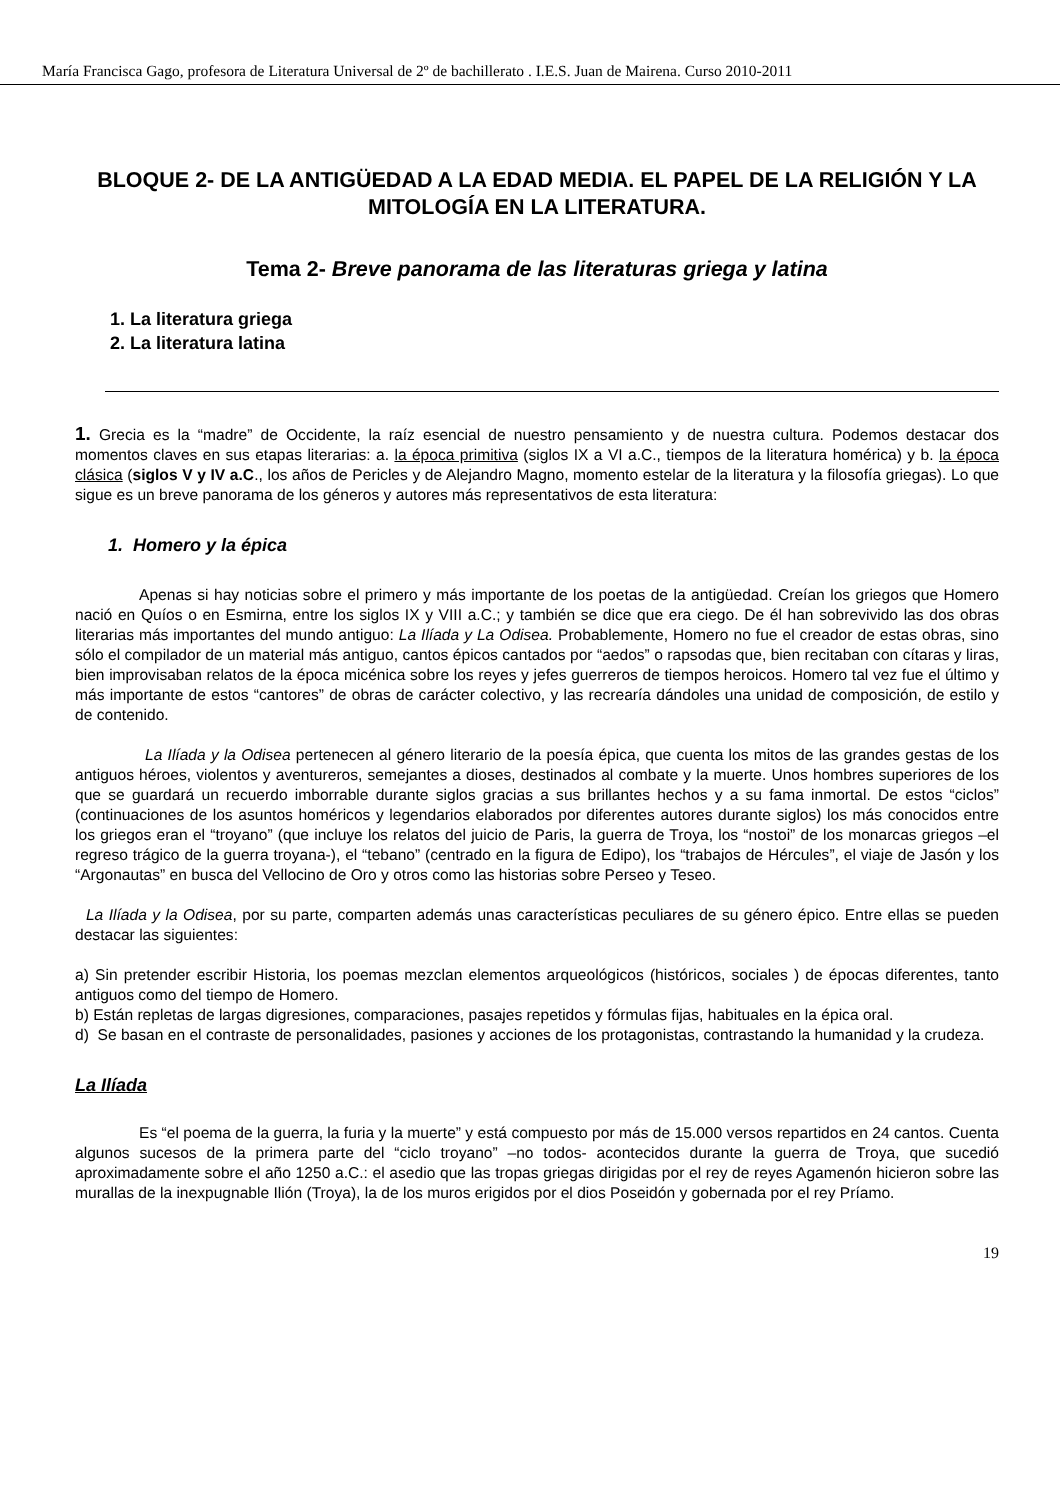María Francisca Gago, profesora de Literatura Universal de 2º de bachillerato . I.E.S. Juan de Mairena. Curso 2010-2011
BLOQUE 2- DE LA ANTIGÜEDAD A LA EDAD MEDIA. EL PAPEL DE LA RELIGIÓN Y LA MITOLOGÍA EN LA LITERATURA.
Tema 2- Breve panorama de las literaturas griega y latina
1. La literatura griega
2. La literatura latina
1. Grecia es la “madre” de Occidente, la raíz esencial de nuestro pensamiento y de nuestra cultura. Podemos destacar dos momentos claves en sus etapas literarias: a. la época primitiva (siglos IX a VI a.C., tiempos de la literatura homérica) y b. la época clásica (siglos V y IV a.C., los años de Pericles y de Alejandro Magno, momento estelar de la literatura y la filosofía griegas). Lo que sigue es un breve panorama de los géneros y autores más representativos de esta literatura:
1. Homero y la épica
Apenas si hay noticias sobre el primero y más importante de los poetas de la antigüedad. Creían los griegos que Homero nació en Quíos o en Esmirna, entre los siglos IX y VIII a.C.; y también se dice que era ciego. De él han sobrevivido las dos obras literarias más importantes del mundo antiguo: La Ilíada y La Odisea. Probablemente, Homero no fue el creador de estas obras, sino sólo el compilador de un material más antiguo, cantos épicos cantados por “aedos” o rapsodas que, bien recitaban con cítaras y liras, bien improvisaban relatos de la época micénica sobre los reyes y jefes guerreros de tiempos heroicos. Homero tal vez fue el último y más importante de estos “cantores” de obras de carácter colectivo, y las recrearía dándoles una unidad de composición, de estilo y de contenido.
La Ilíada y la Odisea pertenecen al género literario de la poesía épica, que cuenta los mitos de las grandes gestas de los antiguos héroes, violentos y aventureros, semejantes a dioses, destinados al combate y la muerte. Unos hombres superiores de los que se guardará un recuerdo imborrable durante siglos gracias a sus brillantes hechos y a su fama inmortal. De estos “ciclos” (continuaciones de los asuntos homéricos y legendarios elaborados por diferentes autores durante siglos) los más conocidos entre los griegos eran el “troyano” (que incluye los relatos del juicio de Paris, la guerra de Troya, los “nostoi” de los monarcas griegos –el regreso trágico de la guerra troyana-), el “tebano” (centrado en la figura de Edipo), los “trabajos de Hércules”, el viaje de Jasón y los “Argonautas” en busca del Vellocino de Oro y otros como las historias sobre Perseo y Teseo.
La Ilíada y la Odisea, por su parte, comparten además unas características peculiares de su género épico. Entre ellas se pueden destacar las siguientes:
a) Sin pretender escribir Historia, los poemas mezclan elementos arqueológicos (históricos, sociales ) de épocas diferentes, tanto antiguos como del tiempo de Homero.
b) Están repletas de largas digresiones, comparaciones, pasajes repetidos y fórmulas fijas, habituales en la épica oral.
d) Se basan en el contraste de personalidades, pasiones y acciones de los protagonistas, contrastando la humanidad y la crudeza.
La Ilíada
Es “el poema de la guerra, la furia y la muerte” y está compuesto por más de 15.000 versos repartidos en 24 cantos. Cuenta algunos sucesos de la primera parte del “ciclo troyano” –no todos- acontecidos durante la guerra de Troya, que sucedió aproximadamente sobre el año 1250 a.C.: el asedio que las tropas griegas dirigidas por el rey de reyes Agamenón hicieron sobre las murallas de la inexpugnable Ilión (Troya), la de los muros erigidos por el dios Poseidón y gobernada por el rey Príamo.
19